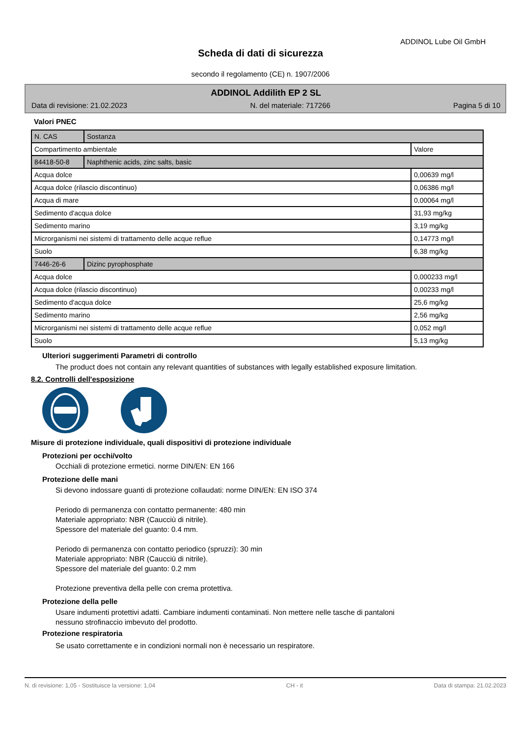ADDINOL Lube Oil GmbH
Scheda di dati di sicurezza
secondo il regolamento (CE) n. 1907/2006
ADDINOL Addilith EP 2 SL
Data di revisione: 21.02.2023 N. del materiale: 717266 Pagina 5 di 10
Valori PNEC
| N. CAS | Sostanza | |
| --- | --- | --- |
| Compartimento ambientale | | Valore |
| 84418-50-8 | Naphthenic acids, zinc salts, basic | |
| Acqua dolce | | 0,00639 mg/l |
| Acqua dolce (rilascio discontinuo) | | 0,06386 mg/l |
| Acqua di mare | | 0,00064 mg/l |
| Sedimento d'acqua dolce | | 31,93 mg/kg |
| Sedimento marino | | 3,19 mg/kg |
| Microrganismi nei sistemi di trattamento delle acque reflue | | 0,14773 mg/l |
| Suolo | | 6,38 mg/kg |
| 7446-26-6 | Dizinc pyrophosphate | |
| Acqua dolce | | 0,000233 mg/l |
| Acqua dolce (rilascio discontinuo) | | 0,00233 mg/l |
| Sedimento d'acqua dolce | | 25,6 mg/kg |
| Sedimento marino | | 2,56 mg/kg |
| Microrganismi nei sistemi di trattamento delle acque reflue | | 0,052 mg/l |
| Suolo | | 5,13 mg/kg |
Ulteriori suggerimenti Parametri di controllo
The product does not contain any relevant quantities of substances with legally established exposure limitation.
8.2. Controlli dell'esposizione
Misure di protezione individuale, quali dispositivi di protezione individuale
Protezioni per occhi/volto
Occhiali di protezione ermetici. norme DIN/EN: EN 166
Protezione delle mani
Si devono indossare guanti di protezione collaudati: norme DIN/EN: EN ISO 374
Periodo di permanenza con contatto permanente: 480 min
Materiale appropriato: NBR (Caucciù di nitrile).
Spessore del materiale del guanto: 0.4 mm.
Periodo di permanenza con contatto periodico (spruzzi): 30 min
Materiale appropriato: NBR (Caucciù di nitrile).
Spessore del materiale del guanto: 0.2 mm
Protezione preventiva della pelle con crema protettiva.
Protezione della pelle
Usare indumenti protettivi adatti. Cambiare indumenti contaminati. Non mettere nelle tasche di pantaloni
nessuno strofinaccio imbevuto del prodotto.
Protezione respiratoria
Se usato correttamente e in condizioni normali non è necessario un respiratore.
N. di revisione: 1,05 - Sostituisce la versione: 1,04 CH - it Data di stampa: 21.02.2023